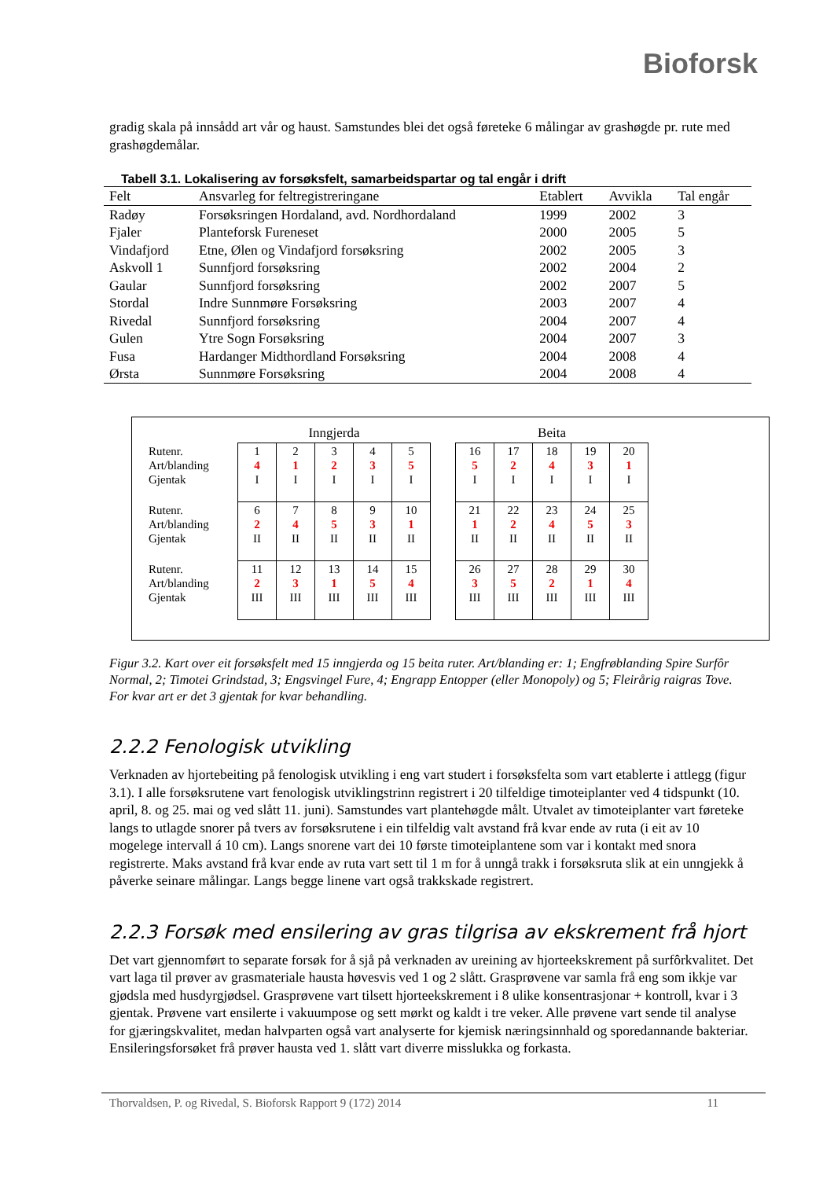Bioforsk
gradig skala på innsådd art vår og haust. Samstundes blei det også føreteke 6 målingar av grashøgde pr. rute med grashøgdemålar.
Tabell 3.1. Lokalisering av forsøksfelt, samarbeidspartar og tal engår i drift
| Felt | Ansvarleg for feltregistreringane | Etablert | Avvikla | Tal engår |
| --- | --- | --- | --- | --- |
| Radøy | Forsøksringen Hordaland, avd. Nordhordaland | 1999 | 2002 | 3 |
| Fjaler | Planteforsk Fureneset | 2000 | 2005 | 5 |
| Vindafjord | Etne, Ølen og Vindafjord forsøksring | 2002 | 2005 | 3 |
| Askvoll 1 | Sunnfjord forsøksring | 2002 | 2004 | 2 |
| Gaular | Sunnfjord forsøksring | 2002 | 2007 | 5 |
| Stordal | Indre Sunnmøre Forsøksring | 2003 | 2007 | 4 |
| Rivedal | Sunnfjord forsøksring | 2004 | 2007 | 4 |
| Gulen | Ytre Sogn Forsøksring | 2004 | 2007 | 3 |
| Fusa | Hardanger Midthordland Forsøksring | 2004 | 2008 | 4 |
| Ørsta | Sunnmøre Forsøksring | 2004 | 2008 | 4 |
| | Inngjerda | | | | | | Beita | | | | |
| Rutenr. Art/blanding Gjentak | 1 4 I | 2 1 I | 3 2 I | 4 3 I | 5 5 I | | 16 5 I | 17 2 I | 18 4 I | 19 3 I | 20 1 I |
| Rutenr. Art/blanding Gjentak | 6 2 II | 7 4 II | 8 5 II | 9 3 II | 10 1 II | | 21 1 II | 22 2 II | 23 4 II | 24 5 II | 25 3 II |
| Rutenr. Art/blanding Gjentak | 11 2 III | 12 3 III | 13 1 III | 14 5 III | 15 4 III | | 26 3 III | 27 5 III | 28 2 III | 29 1 III | 30 4 III |
Figur 3.2. Kart over eit forsøksfelt med 15 inngjerda og 15 beita ruter. Art/blanding er: 1; Engfrøblanding Spire Surfôr Normal, 2; Timotei Grindstad, 3; Engsvingel Fure, 4; Engrapp Entopper (eller Monopoly) og 5; Fleirårig raigras Tove. For kvar art er det 3 gjentak for kvar behandling.
2.2.2 Fenologisk utvikling
Verknaden av hjortebeiting på fenologisk utvikling i eng vart studert i forsøksfelta som vart etablerte i attlegg (figur 3.1). I alle forsøksrutene vart fenologisk utviklingstrinn registrert i 20 tilfeldige timoteiplanter ved 4 tidspunkt (10. april, 8. og 25. mai og ved slått 11. juni). Samstundes vart plantehøgde målt. Utvalet av timoteiplanter vart føreteke langs to utlagde snorer på tvers av forsøksrutene i ein tilfeldig valt avstand frå kvar ende av ruta (i eit av 10 mogelege intervall á 10 cm). Langs snorene vart dei 10 første timoteiplantene som var i kontakt med snora registrerte. Maks avstand frå kvar ende av ruta vart sett til 1 m for å unngå trakk i forsøksruta slik at ein unngjekk å påverke seinare målingar. Langs begge linene vart også trakkskade registrert.
2.2.3 Forsøk med ensilering av gras tilgrisa av ekskrement frå hjort
Det vart gjennomført to separate forsøk for å sjå på verknaden av ureining av hjorteekskrement på surfôrkvalitet. Det vart laga til prøver av grasmateriale hausta høvesvis ved 1 og 2 slått. Grasprøvene var samla frå eng som ikkje var gjødsla med husdyrgjødsel. Grasprøvene vart tilsett hjorteekskrement i 8 ulike konsentrasjonar + kontroll, kvar i 3 gjentak. Prøvene vart ensilerte i vakuumpose og sett mørkt og kaldt i tre veker. Alle prøvene vart sende til analyse for gjæringskvalitet, medan halvparten også vart analyserte for kjemisk næringsinnhald og sporedannande bakteriar. Ensileringsforsøket frå prøver hausta ved 1. slått vart diverre misslukka og forkasta.
Thorvaldsen, P. og Rivedal, S. Bioforsk Rapport 9 (172) 2014 11